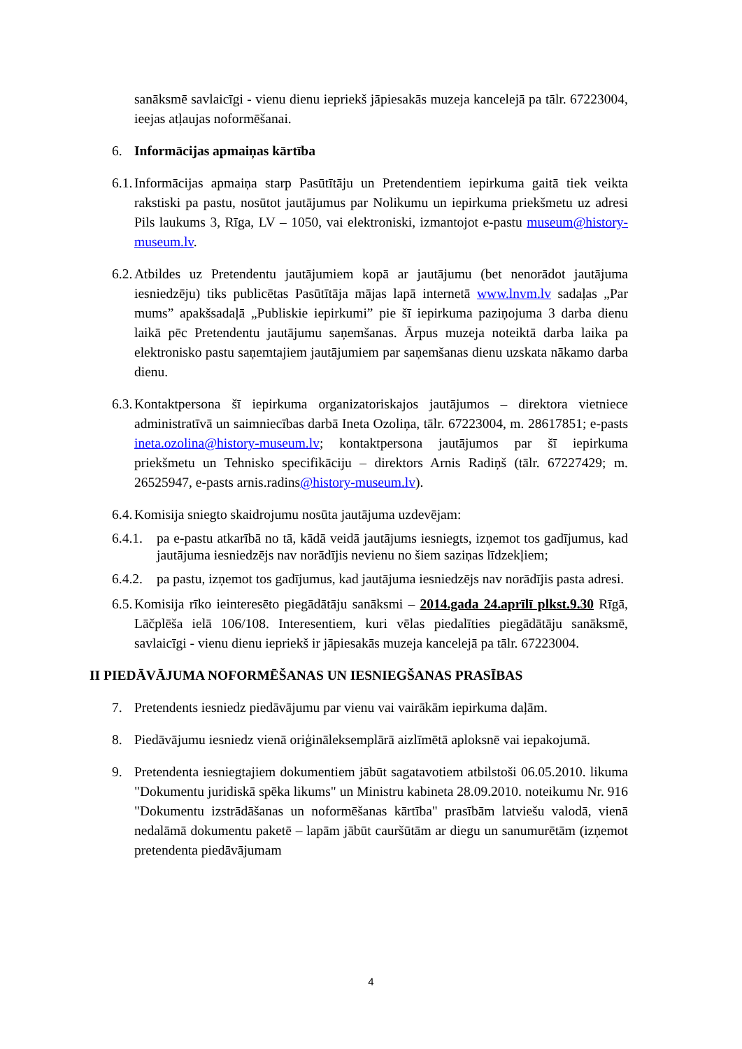sanāksmē savlaicīgi - vienu dienu iepriekš jāpiesakās muzeja kancelejā pa tālr. 67223004, ieejas atļaujas noformēšanai.
6. Informācijas apmaiņas kārtība
6.1.
Informācijas apmaiņa starp Pasūtītāju un Pretendentiem iepirkuma gaitā tiek veikta rakstiski pa pastu, nosūtot jautājumus par Nolikumu un iepirkuma priekšmetu uz adresi Pils laukums 3, Rīga, LV – 1050, vai elektroniski, izmantojot e-pastu museum@history-museum.lv.
6.2.
Atbildes uz Pretendentu jautājumiem kopā ar jautājumu (bet nenorādot jautājuma iesniedzēju) tiks publicētas Pasūtītāja mājas lapā internetā www.lnvm.lv sadaļas „Par mums” apakšsadaļā „Publiskie iepirkumi” pie šī iepirkuma paziņojuma 3 darba dienu laikā pēc Pretendentu jautājumu saņemšanas. Ārpus muzeja noteiktā darba laika pa elektronisko pastu saņemtajiem jautājumiem par saņemšanas dienu uzskata nākamo darba dienu.
6.3.
Kontaktpersona šī iepirkuma organizatoriskajos jautājumos – direktora vietniece administratīvā un saimniecības darbā Ineta Ozoliņa, tālr. 67223004, m. 28617851; e-pasts ineta.ozolina@history-museum.lv; kontaktpersona jautājumos par šī iepirkuma priekšmetu un Tehnisko specifikāciju – direktors Arnis Radiņš (tālr. 67227429; m. 26525947, e-pasts arnis.radins@history-museum.lv).
6.4.
Komisija sniegto skaidrojumu nosūta jautājuma uzdevējam:
6.4.1.
pa e-pastu atkarībā no tā, kādā veidā jautājums iesniegts, izņemot tos gadījumus, kad jautājuma iesniedzējs nav norādījis nevienu no šiem saziņas līdzekļiem;
6.4.2.
pa pastu, izņemot tos gadījumus, kad jautājuma iesniedzējs nav norādījis pasta adresi.
6.5.
Komisija rīko ieinteresēto piegādātāju sanāksmi – 2014.gada 24.aprīlī plkst.9.30 Rīgā, Lāčplēša ielā 106/108. Interesentiem, kuri vēlas piedalīties piegādātāju sanāksmē, savlaicīgi - vienu dienu iepriekš ir jāpiesakās muzeja kancelejā pa tālr. 67223004.
II PIEDĀVĀJUMA NOFORMĒŠANAS UN IESNIEGŠANAS PRASĪBAS
7. Pretendents iesniedz piedāvājumu par vienu vai vairākām iepirkuma daļām.
8. Piedāvājumu iesniedz vienā oriģināleksemplārā aizlīmētā aploksnē vai iepakojumā.
9. Pretendenta iesniegtajiem dokumentiem jābūt sagatavotiem atbilstoši 06.05.2010. likuma "Dokumentu juridiskā spēka likums" un Ministru kabineta 28.09.2010. noteikumu Nr. 916 "Dokumentu izstrādāšanas un noformēšanas kārtība" prasībām latviešu valodā, vienā nedalāmā dokumentu paketē – lapām jābūt cauršūtām ar diegu un sanumurētām (izņemot pretendenta piedāvājumam
4